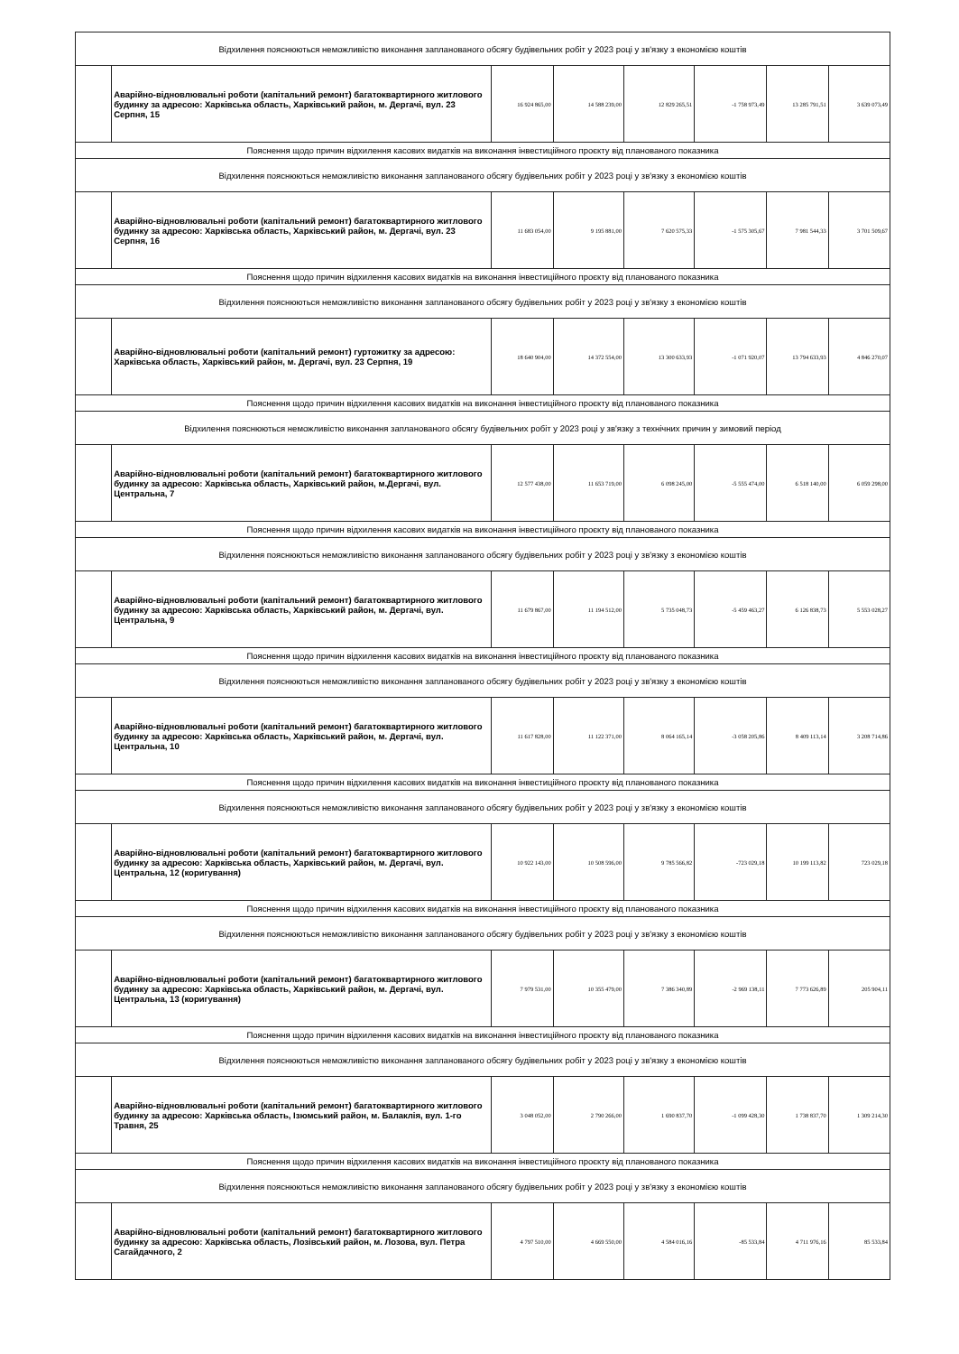| Відхилення пояснюються неможливістю виконання запланованого обсягу будівельних робіт у 2023 році у зв'язку з економією коштів | | | | | | | |
| | Аварійно-відновлювальні роботи (капітальний ремонт) багатоквартирного житлового будинку за адресою: Харківська область, Харківський район, м. Дергачі, вул. 23 Серпня, 15 | 16 924 865,00 | 14 588 239,00 | 12 829 265,51 | -1 758 973,49 | 13 285 791,51 | 3 639 073,49 |
| Пояснення щодо причин відхилення касових видатків на виконання інвестиційного проєкту від планованого показника | | | | | | | |
| Відхилення пояснюються неможливістю виконання запланованого обсягу будівельних робіт у 2023 році у зв'язку з економією коштів | | | | | | | |
| | Аварійно-відновлювальні роботи (капітальний ремонт) багатоквартирного житлового будинку за адресою: Харківська область, Харківський район, м. Дергачі, вул. 23 Серпня, 16 | 11 683 054,00 | 9 195 881,00 | 7 620 575,33 | -1 575 305,67 | 7 981 544,33 | 3 701 509,67 |
| Пояснення щодо причин відхилення касових видатків на виконання інвестиційного проєкту від планованого показника | | | | | | | |
| Відхилення пояснюються неможливістю виконання запланованого обсягу будівельних робіт у 2023 році у зв'язку з економією коштів | | | | | | | |
| | Аварійно-відновлювальні роботи (капітальний ремонт) гуртожитку за адресою: Харківська область, Харківський район, м. Дергачі, вул. 23 Серпня, 19 | 18 640 904,00 | 14 372 554,00 | 13 300 633,93 | -1 071 920,07 | 13 794 633,93 | 4 846 270,07 |
| Пояснення щодо причин відхилення касових видатків на виконання інвестиційного проєкту від планованого показника | | | | | | | |
| Відхилення пояснюються неможливістю виконання запланованого обсягу будівельних робіт у 2023 році у зв'язку з технічних причин у зимовий період | | | | | | | |
| | Аварійно-відновлювальні роботи (капітальний ремонт) багатоквартирного житлового будинку за адресою: Харківська область, Харківський район, м.Дергачі, вул. Центральна, 7 | 12 577 438,00 | 11 653 719,00 | 6 098 245,00 | -5 555 474,00 | 6 518 140,00 | 6 059 298,00 |
| Пояснення щодо причин відхилення касових видатків на виконання інвестиційного проєкту від планованого показника | | | | | | | |
| Відхилення пояснюються неможливістю виконання запланованого обсягу будівельних робіт у 2023 році у зв'язку з економією коштів | | | | | | | |
| | Аварійно-відновлювальні роботи (капітальний ремонт) багатоквартирного житлового будинку за адресою: Харківська область, Харківський район, м. Дергачі, вул. Центральна, 9 | 11 679 867,00 | 11 194 512,00 | 5 735 048,73 | -5 459 463,27 | 6 126 838,73 | 5 553 028,27 |
| Пояснення щодо причин відхилення касових видатків на виконання інвестиційного проєкту від планованого показника | | | | | | | |
| Відхилення пояснюються неможливістю виконання запланованого обсягу будівельних робіт у 2023 році у зв'язку з економією коштів | | | | | | | |
| | Аварійно-відновлювальні роботи (капітальний ремонт) багатоквартирного житлового будинку за адресою: Харківська область, Харківський район, м. Дергачі, вул. Центральна, 10 | 11 617 828,00 | 11 122 371,00 | 8 064 165,14 | -3 058 205,86 | 8 409 113,14 | 3 208 714,86 |
| Пояснення щодо причин відхилення касових видатків на виконання інвестиційного проєкту від планованого показника | | | | | | | |
| Відхилення пояснюються неможливістю виконання запланованого обсягу будівельних робіт у 2023 році у зв'язку з економією коштів | | | | | | | |
| | Аварійно-відновлювальні роботи (капітальний ремонт) багатоквартирного житлового будинку за адресою: Харківська область, Харківський район, м. Дергачі, вул. Центральна, 12 (коригування) | 10 922 143,00 | 10 508 596,00 | 9 785 566,82 | -723 029,18 | 10 199 113,82 | 723 029,18 |
| Пояснення щодо причин відхилення касових видатків на виконання інвестиційного проєкту від планованого показника | | | | | | | |
| Відхилення пояснюються неможливістю виконання запланованого обсягу будівельних робіт у 2023 році у зв'язку з економією коштів | | | | | | | |
| | Аварійно-відновлювальні роботи (капітальний ремонт) багатоквартирного житлового будинку за адресою: Харківська область, Харківський район, м. Дергачі, вул. Центральна, 13 (коригування) | 7 979 531,00 | 10 355 479,00 | 7 386 340,89 | -2 969 138,11 | 7 773 626,89 | 205 904,11 |
| Пояснення щодо причин відхилення касових видатків на виконання інвестиційного проєкту від планованого показника | | | | | | | |
| Відхилення пояснюються неможливістю виконання запланованого обсягу будівельних робіт у 2023 році у зв'язку з економією коштів | | | | | | | |
| | Аварійно-відновлювальні роботи (капітальний ремонт) багатоквартирного житлового будинку за адресою: Харківська область, Ізюмський район, м. Балаклія, вул. 1-го Травня, 25 | 3 048 052,00 | 2 790 266,00 | 1 690 837,70 | -1 099 428,30 | 1 738 837,70 | 1 309 214,30 |
| Пояснення щодо причин відхилення касових видатків на виконання інвестиційного проєкту від планованого показника | | | | | | | |
| Відхилення пояснюються неможливістю виконання запланованого обсягу будівельних робіт у 2023 році у зв'язку з економією коштів | | | | | | | |
| | Аварійно-відновлювальні роботи (капітальний ремонт) багатоквартирного житлового будинку за адресою: Харківська область, Лозівський район, м. Лозова, вул. Петра Сагайдачного, 2 | 4 797 510,00 | 4 669 550,00 | 4 584 016,16 | -85 533,84 | 4 711 976,16 | 85 533,84 |